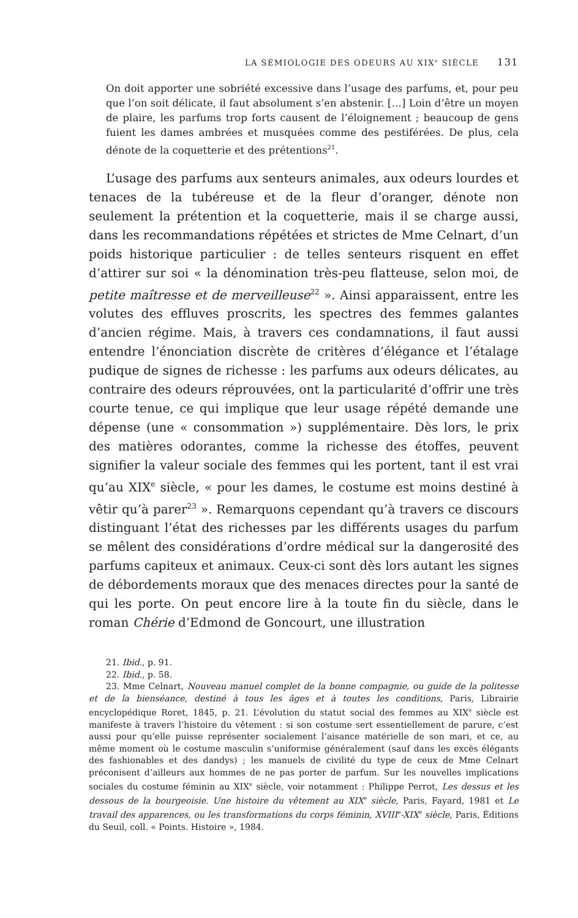LA SÉMIOLOGIE DES ODEURS AU XIX<sup>e</sup> SIÈCLE 131
On doit apporter une sobriété excessive dans l’usage des parfums, et, pour peu que l’on soit délicate, il faut absolument s’en abstenir. […] Loin d’être un moyen de plaire, les parfums trop forts causent de l’éloignement ; beaucoup de gens fuient les dames ambrées et musquées comme des pestiférées. De plus, cela dénote de la coquetterie et des prétentions<sup>21</sup>.
L’usage des parfums aux senteurs animales, aux odeurs lourdes et tenaces de la tubéreuse et de la fleur d’oranger, dénote non seulement la prétention et la coquetterie, mais il se charge aussi, dans les recommandations répétées et strictes de Mme Celnart, d’un poids historique particulier : de telles senteurs risquent en effet d’attirer sur soi « la dénomination très-peu flatteuse, selon moi, de petite maîtresse et de merveilleuse<sup>22</sup> ». Ainsi apparaissent, entre les volutes des effluves proscrits, les spectres des femmes galantes d’ancien régime. Mais, à travers ces condamnations, il faut aussi entendre l’énonciation discrète de critères d’élégance et l’étalage pudique de signes de richesse : les parfums aux odeurs délicates, au contraire des odeurs réprouvées, ont la particularité d’offrir une très courte tenue, ce qui implique que leur usage répété demande une dépense (une « consommation ») supplémentaire. Dès lors, le prix des matières odorantes, comme la richesse des étoffes, peuvent signifier la valeur sociale des femmes qui les portent, tant il est vrai qu’au XIX<sup>e</sup> siècle, « pour les dames, le costume est moins destiné à vêtir qu’à parer<sup>23</sup> ». Remarquons cependant qu’à travers ce discours distinguant l’état des richesses par les différents usages du parfum se mêlent des considérations d’ordre médical sur la dangerosité des parfums capiteux et animaux. Ceux-ci sont dès lors autant les signes de débordements moraux que des menaces directes pour la santé de qui les porte. On peut encore lire à la toute fin du siècle, dans le roman Chérie d’Edmond de Goncourt, une illustration
21. Ibid., p. 91.
22. Ibid., p. 58.
23. Mme Celnart, Nouveau manuel complet de la bonne compagnie, ou guide de la politesse et de la bienséance, destiné à tous les âges et à toutes les conditions, Paris, Librairie encyclopédique Roret, 1845, p. 21. L’évolution du statut social des femmes au XIX<sup>e</sup> siècle est manifeste à travers l’histoire du vêtement : si son costume sert essentiellement de parure, c’est aussi pour qu’elle puisse représenter socialement l’aisance matérielle de son mari, et ce, au même moment où le costume masculin s’uniformise généralement (sauf dans les excès élégants des fashionables et des dandys) ; les manuels de civilité du type de ceux de Mme Celnart préconisent d’ailleurs aux hommes de ne pas porter de parfum. Sur les nouvelles implications sociales du costume féminin au XIX<sup>e</sup> siècle, voir notamment : Philippe Perrot, Les dessus et les dessous de la bourgeoisie. Une histoire du vêtement au XIX<sup>e</sup> siècle, Paris, Fayard, 1981 et Le travail des apparences, ou les transformations du corps féminin, XVIII<sup>e</sup>-XIX<sup>e</sup> siècle, Paris, Éditions du Seuil, coll. « Points. Histoire », 1984.